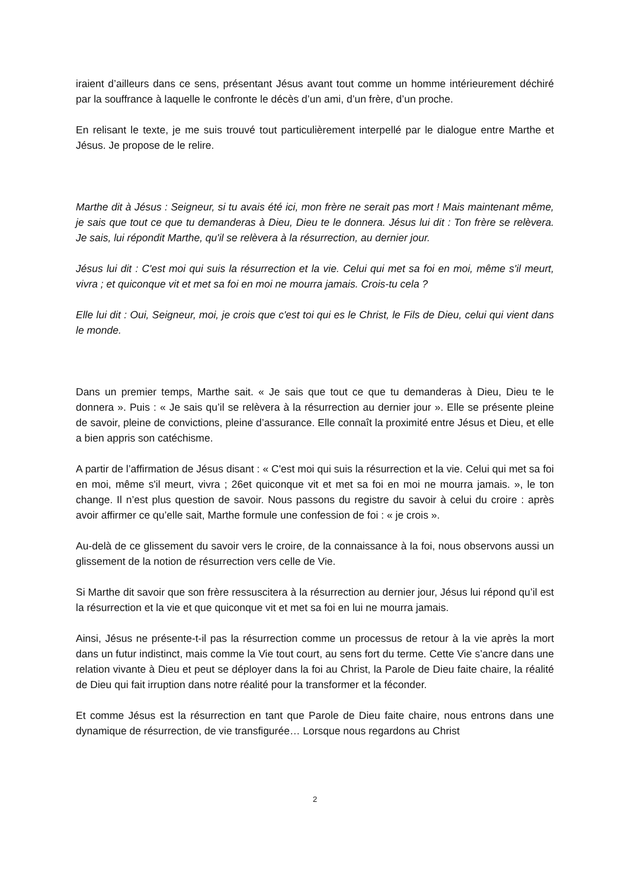iraient d’ailleurs dans ce sens, présentant Jésus avant tout comme un homme intérieurement déchiré par la souffrance à laquelle le confronte le décès d’un ami, d’un frère, d’un proche.
En relisant le texte, je me suis trouvé tout particulièrement interpellé par le dialogue entre Marthe et Jésus. Je propose de le relire.
Marthe dit à Jésus : Seigneur, si tu avais été ici, mon frère ne serait pas mort ! Mais maintenant même, je sais que tout ce que tu demanderas à Dieu, Dieu te le donnera. Jésus lui dit : Ton frère se relèvera. Je sais, lui répondit Marthe, qu'il se relèvera à la résurrection, au dernier jour.
Jésus lui dit : C'est moi qui suis la résurrection et la vie. Celui qui met sa foi en moi, même s'il meurt, vivra ; et quiconque vit et met sa foi en moi ne mourra jamais. Crois-tu cela ?
Elle lui dit : Oui, Seigneur, moi, je crois que c'est toi qui es le Christ, le Fils de Dieu, celui qui vient dans le monde.
Dans un premier temps, Marthe sait. « Je sais que tout ce que tu demanderas à Dieu, Dieu te le donnera ». Puis : « Je sais qu’il se relèvera à la résurrection au dernier jour ». Elle se présente pleine de savoir, pleine de convictions, pleine d’assurance. Elle connaît la proximité entre Jésus et Dieu, et elle a bien appris son catéchisme.
A partir de l’affirmation de Jésus disant : « C'est moi qui suis la résurrection et la vie. Celui qui met sa foi en moi, même s'il meurt, vivra ; 26et quiconque vit et met sa foi en moi ne mourra jamais. », le ton change. Il n’est plus question de savoir. Nous passons du registre du savoir à celui du croire : après avoir affirmer ce qu’elle sait, Marthe formule une confession de foi : « je crois ».
Au-delà de ce glissement du savoir vers le croire, de la connaissance à la foi, nous observons aussi un glissement de la notion de résurrection vers celle de Vie.
Si Marthe dit savoir que son frère ressuscitera à la résurrection au dernier jour, Jésus lui répond qu’il est la résurrection et la vie et que quiconque vit et met sa foi en lui ne mourra jamais.
Ainsi, Jésus ne présente-t-il pas la résurrection comme un processus de retour à la vie après la mort dans un futur indistinct, mais comme la Vie tout court, au sens fort du terme. Cette Vie s’ancre dans une relation vivante à Dieu et peut se déployer dans la foi au Christ, la Parole de Dieu faite chaire, la réalité de Dieu qui fait irruption dans notre réalité pour la transformer et la féconder.
Et comme Jésus est la résurrection en tant que Parole de Dieu faite chaire, nous entrons dans une dynamique de résurrection, de vie transfigurée… Lorsque nous regardons au Christ
2